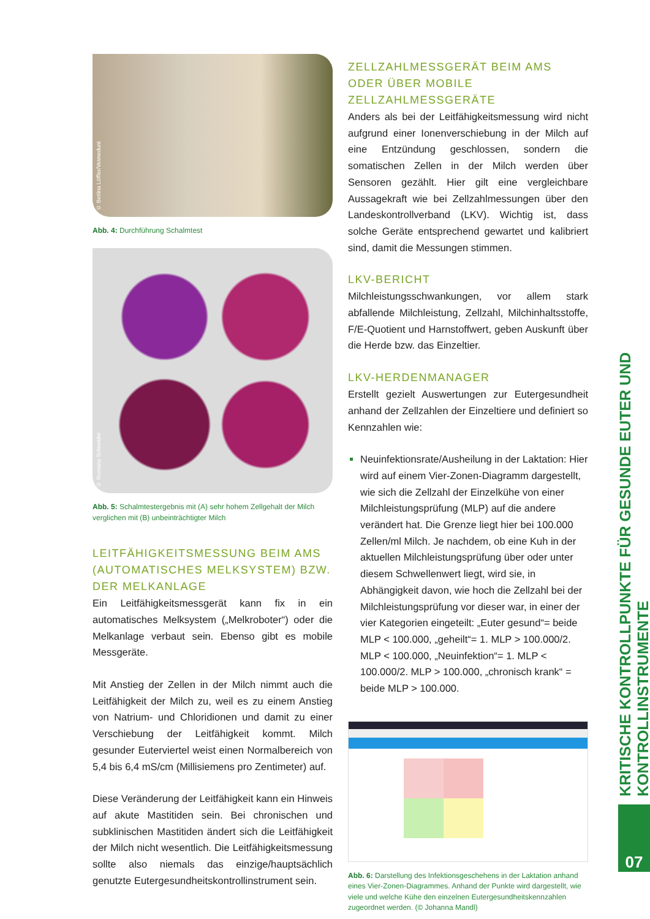© Bettina Löffler/Vetmeduni
Abb. 4: Durchführung Schalmtest
© Romana Schneider
Abb. 5: Schalmtestergebnis mit (A) sehr hohem Zellgehalt der Milch verglichen mit (B) unbeinträchtigter Milch
LEITFÄHIGKEITSMESSUNG BEIM AMS (AUTOMATISCHES MELKSYSTEM) BZW. DER MELKANLAGE
Ein Leitfähigkeitsmessgerät kann fix in ein automatisches Melksystem („Melkroboter“) oder die Melkanlage verbaut sein. Ebenso gibt es mobile Messgeräte.
Mit Anstieg der Zellen in der Milch nimmt auch die Leitfähigkeit der Milch zu, weil es zu einem Anstieg von Natrium- und Chloridionen und damit zu einer Verschiebung der Leitfähigkeit kommt. Milch gesunder Euterviertel weist einen Normalbereich von 5,4 bis 6,4 mS/cm (Millisiemens pro Zentimeter) auf.
Diese Veränderung der Leitfähigkeit kann ein Hinweis auf akute Mastitiden sein. Bei chronischen und subklinischen Mastitiden ändert sich die Leitfähigkeit der Milch nicht wesentlich. Die Leitfähigkeitsmessung sollte also niemals das einzige/hauptsächlich genutzte Eutergesundheitskontrollinstrument sein.
ZELLZAHLMESSGERÄT BEIM AMS ODER ÜBER MOBILE ZELLZAHLMESSGERÄTE
Anders als bei der Leitfähigkeitsmessung wird nicht aufgrund einer Ionenverschiebung in der Milch auf eine Entzündung geschlossen, sondern die somatischen Zellen in der Milch werden über Sensoren gezählt. Hier gilt eine vergleichbare Aussagekraft wie bei Zellzahlmessungen über den Landeskontrollverband (LKV). Wichtig ist, dass solche Geräte entsprechend gewartet und kalibriert sind, damit die Messungen stimmen.
LKV-BERICHT
Milchleistungsschwankungen, vor allem stark abfallende Milchleistung, Zellzahl, Milchinhaltsstoffe, F/E-Quotient und Harnstoffwert, geben Auskunft über die Herde bzw. das Einzeltier.
LKV-HERDENMANAGER
Erstellt gezielt Auswertungen zur Eutergesundheit anhand der Zellzahlen der Einzeltiere und definiert so Kennzahlen wie:
Neuinfektionsrate/Ausheilung in der Laktation: Hier wird auf einem Vier-Zonen-Diagramm dargestellt, wie sich die Zellzahl der Einzelkühe von einer Milchleistungsprüfung (MLP) auf die andere verändert hat. Die Grenze liegt hier bei 100.000 Zellen/ml Milch. Je nachdem, ob eine Kuh in der aktuellen Milchleistungsprüfung über oder unter diesem Schwellenwert liegt, wird sie, in Abhängigkeit davon, wie hoch die Zellzahl bei der Milchleistungsprüfung vor dieser war, in einer der vier Kategorien eingeteilt: „Euter gesund“= beide MLP < 100.000, „geheilt“= 1. MLP > 100.000/2. MLP < 100.000, „Neuinfektion“= 1. MLP < 100.000/2. MLP > 100.000, „chronisch krank“ = beide MLP > 100.000.
Abb. 6: Darstellung des Infektionsgeschehens in der Laktation anhand eines Vier-Zonen-Diagrammes. Anhand der Punkte wird dargestellt, wie viele und welche Kühe den einzelnen Eutergesundheitskennzahlen zugeordnet werden. (© Johanna Mandl)
KRITISCHE KONTROLLPUNKTE FÜR GESUNDE EUTER UND KONTROLLINSTRUMENTE
07